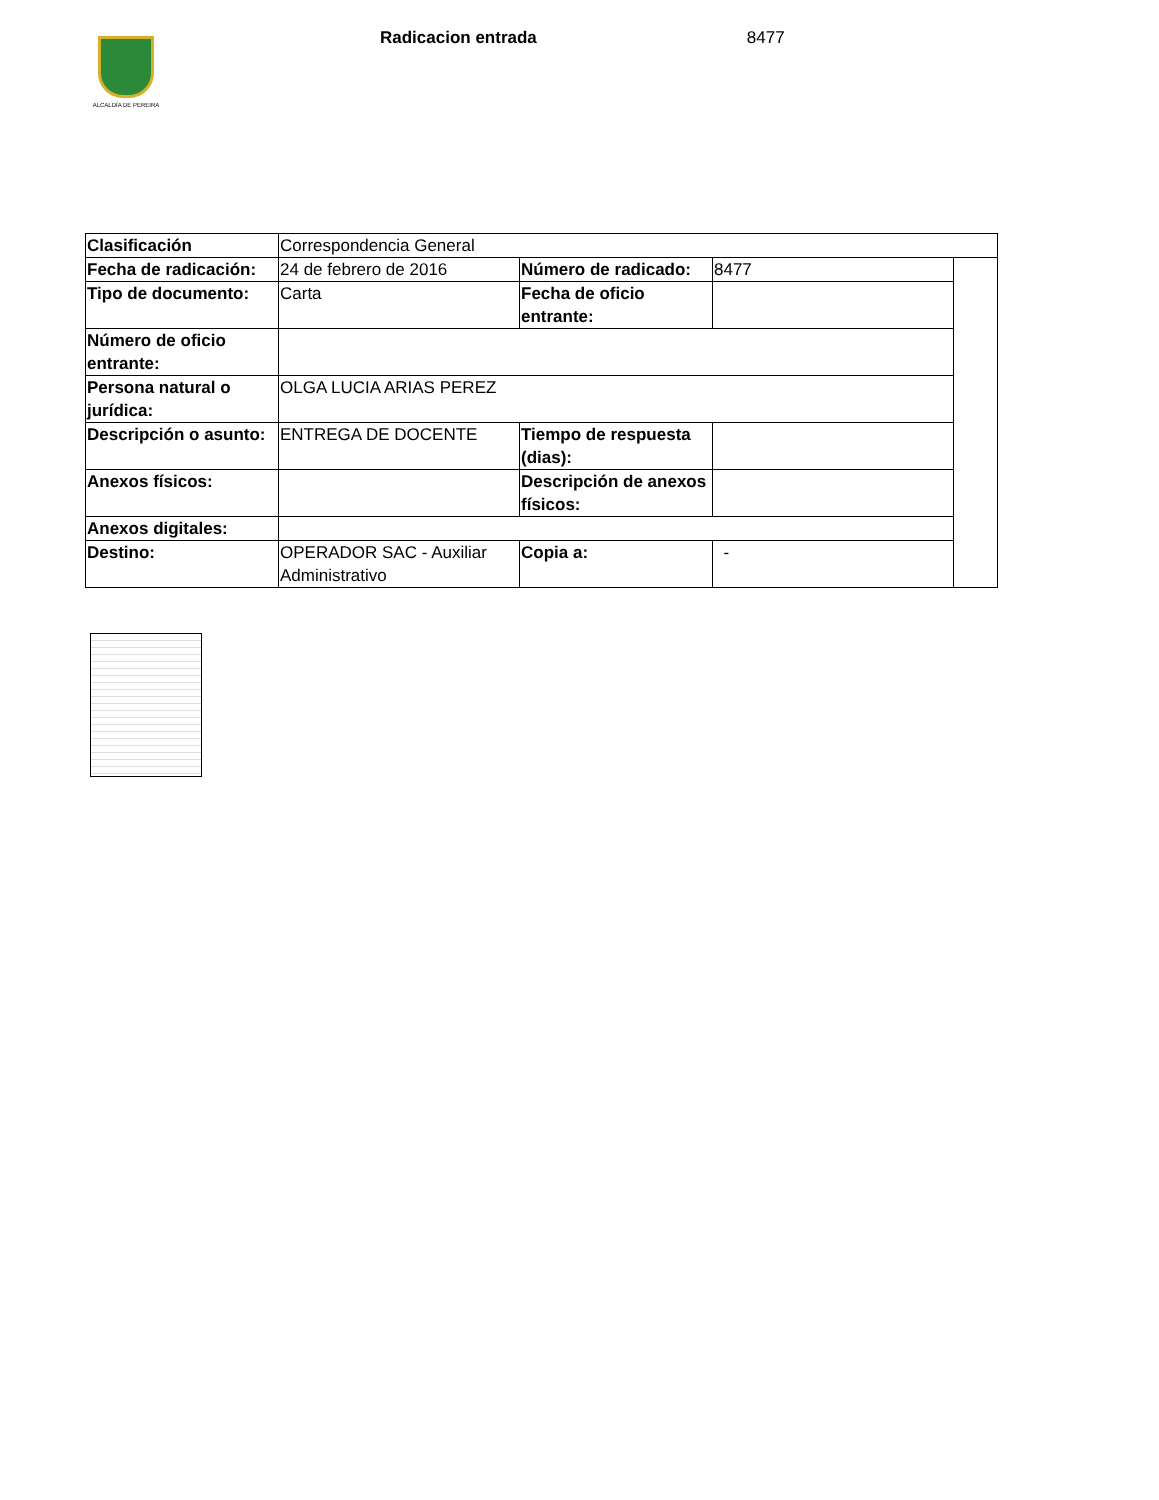ALCALDÍA DE PEREIRA
Radicacion entrada 8477
| Clasificación | Correspondencia General | | | |
| Fecha de radicación: | 24 de febrero de 2016 | Número de radicado: | 8477 | |
| Tipo de documento: | Carta | Fecha de oficio entrante: | | |
| Número de oficio entrante: | | | | |
| Persona natural o jurídica: | OLGA LUCIA ARIAS PEREZ | | | |
| Descripción o asunto: | ENTREGA DE DOCENTE | Tiempo de respuesta (dias): | | |
| Anexos físicos: | | Descripción de anexos físicos: | | |
| Anexos digitales: | | | | |
| Destino: | OPERADOR SAC - Auxiliar Administrativo | Copia a: | - | |